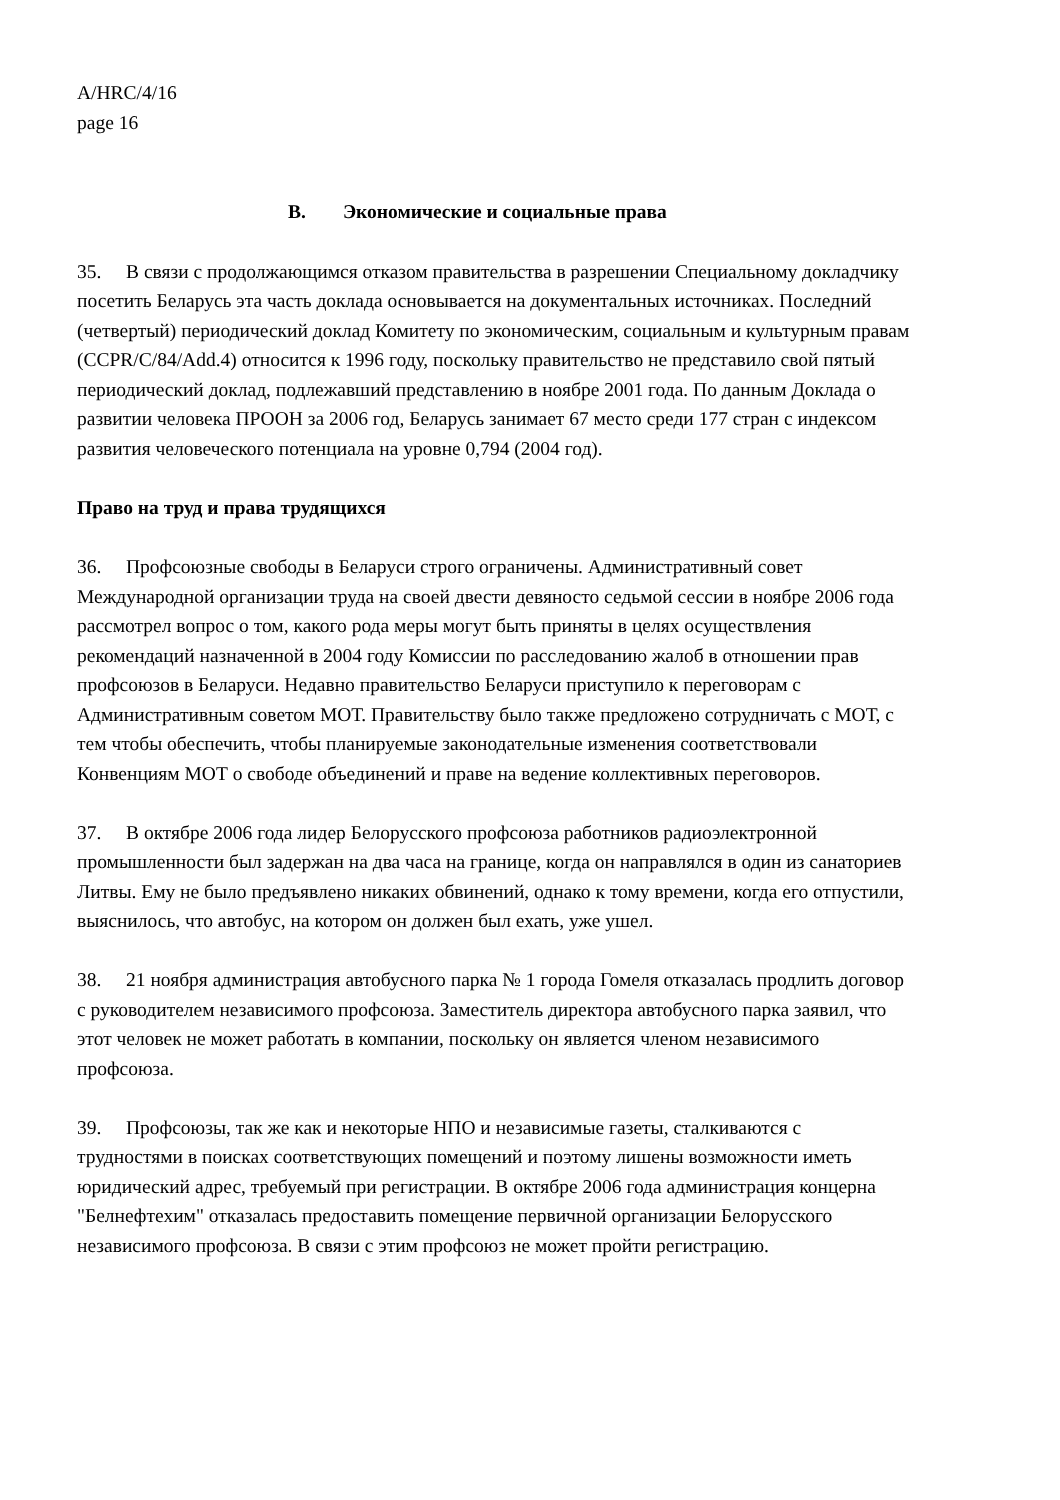A/HRC/4/16
page 16
B. Экономические и социальные права
35. В связи с продолжающимся отказом правительства в разрешении Специальному докладчику посетить Беларусь эта часть доклада основывается на документальных источниках. Последний (четвертый) периодический доклад Комитету по экономическим, социальным и культурным правам (CCPR/C/84/Add.4) относится к 1996 году, поскольку правительство не представило свой пятый периодический доклад, подлежавший представлению в ноябре 2001 года. По данным Доклада о развитии человека ПРООН за 2006 год, Беларусь занимает 67 место среди 177 стран с индексом развития человеческого потенциала на уровне 0,794 (2004 год).
Право на труд и права трудящихся
36. Профсоюзные свободы в Беларуси строго ограничены. Административный совет Международной организации труда на своей двести девяносто седьмой сессии в ноябре 2006 года рассмотрел вопрос о том, какого рода меры могут быть приняты в целях осуществления рекомендаций назначенной в 2004 году Комиссии по расследованию жалоб в отношении прав профсоюзов в Беларуси. Недавно правительство Беларуси приступило к переговорам с Административным советом МОТ. Правительству было также предложено сотрудничать с МОТ, с тем чтобы обеспечить, чтобы планируемые законодательные изменения соответствовали Конвенциям МОТ о свободе объединений и праве на ведение коллективных переговоров.
37. В октябре 2006 года лидер Белорусского профсоюза работников радиоэлектронной промышленности был задержан на два часа на границе, когда он направлялся в один из санаториев Литвы. Ему не было предъявлено никаких обвинений, однако к тому времени, когда его отпустили, выяснилось, что автобус, на котором он должен был ехать, уже ушел.
38. 21 ноября администрация автобусного парка № 1 города Гомеля отказалась продлить договор с руководителем независимого профсоюза. Заместитель директора автобусного парка заявил, что этот человек не может работать в компании, поскольку он является членом независимого профсоюза.
39. Профсоюзы, так же как и некоторые НПО и независимые газеты, сталкиваются с трудностями в поисках соответствующих помещений и поэтому лишены возможности иметь юридический адрес, требуемый при регистрации. В октябре 2006 года администрация концерна "Белнефтехим" отказалась предоставить помещение первичной организации Белорусского независимого профсоюза. В связи с этим профсоюз не может пройти регистрацию.